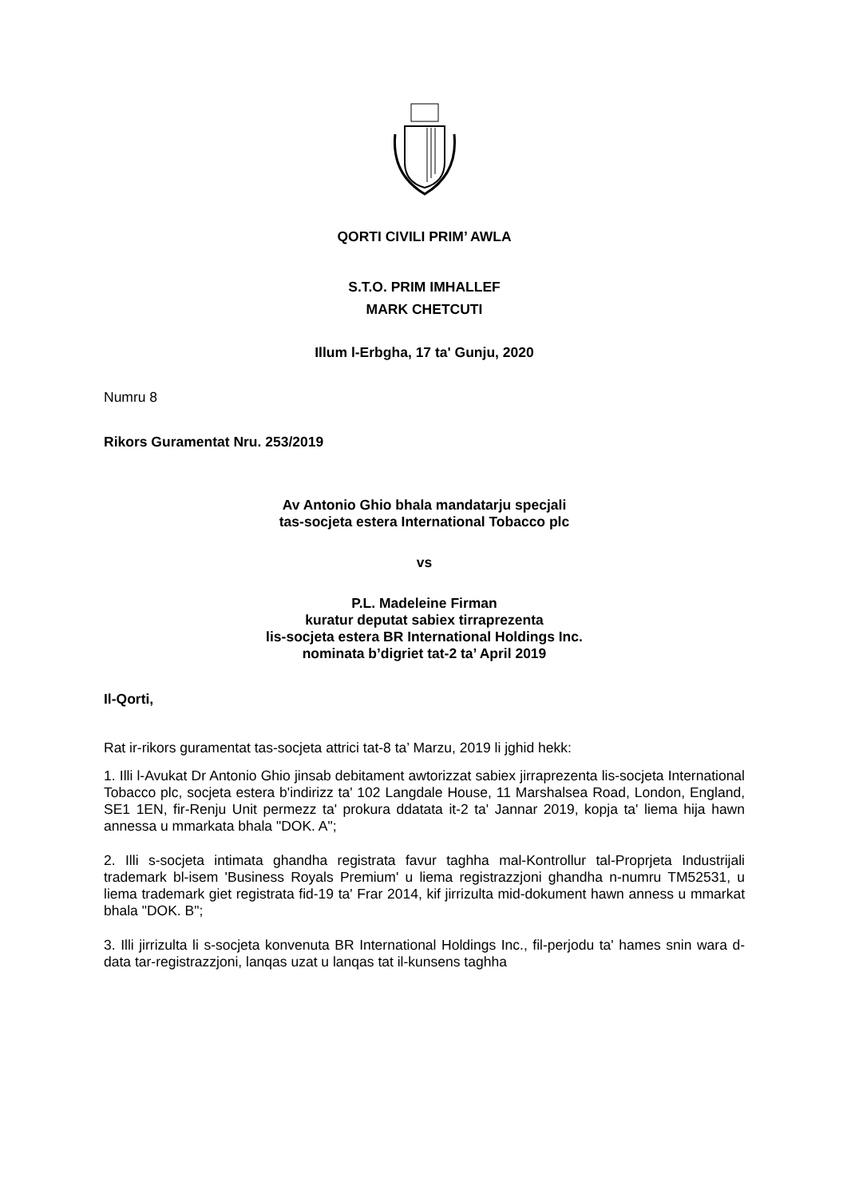QORTI CIVILI PRIM’ AWLA
S.T.O. PRIM IMHALLEF
MARK CHETCUTI
Illum l-Erbgha, 17 ta' Gunju, 2020
Numru 8
Rikors Guramentat Nru. 253/2019
Av Antonio Ghio bhala mandatarju specjali
tas-socjeta estera International Tobacco plc
vs
P.L. Madeleine Firman
kuratur deputat sabiex tirraprezenta
lis-socjeta estera BR International Holdings Inc.
nominata b’digriet tat-2 ta’ April 2019
Il-Qorti,
Rat ir-rikors guramentat tas-socjeta attrici tat-8 ta’ Marzu, 2019 li jghid hekk:
1. Illi l-Avukat Dr Antonio Ghio jinsab debitament awtorizzat sabiex jirraprezenta lis-socjeta International Tobacco plc, socjeta estera b'indirizz ta' 102 Langdale House, 11 Marshalsea Road, London, England, SE1 1EN, fir-Renju Unit permezz ta' prokura ddatata it-2 ta' Jannar 2019, kopja ta' liema hija hawn annessa u mmarkata bhala "DOK. A";
2. Illi s-socjeta intimata ghandha registrata favur taghha mal-Kontrollur tal-Proprjeta Industrijali trademark bl-isem 'Business Royals Premium' u liema registrazzjoni ghandha n-numru TM52531, u liema trademark giet registrata fid-19 ta' Frar 2014, kif jirrizulta mid-dokument hawn anness u mmarkat bhala "DOK. B";
3. Illi jirrizulta li s-socjeta konvenuta BR International Holdings Inc., fil-perjodu ta' hames snin wara d-data tar-registrazzjoni, lanqas uzat u lanqas tat il-kunsens taghha